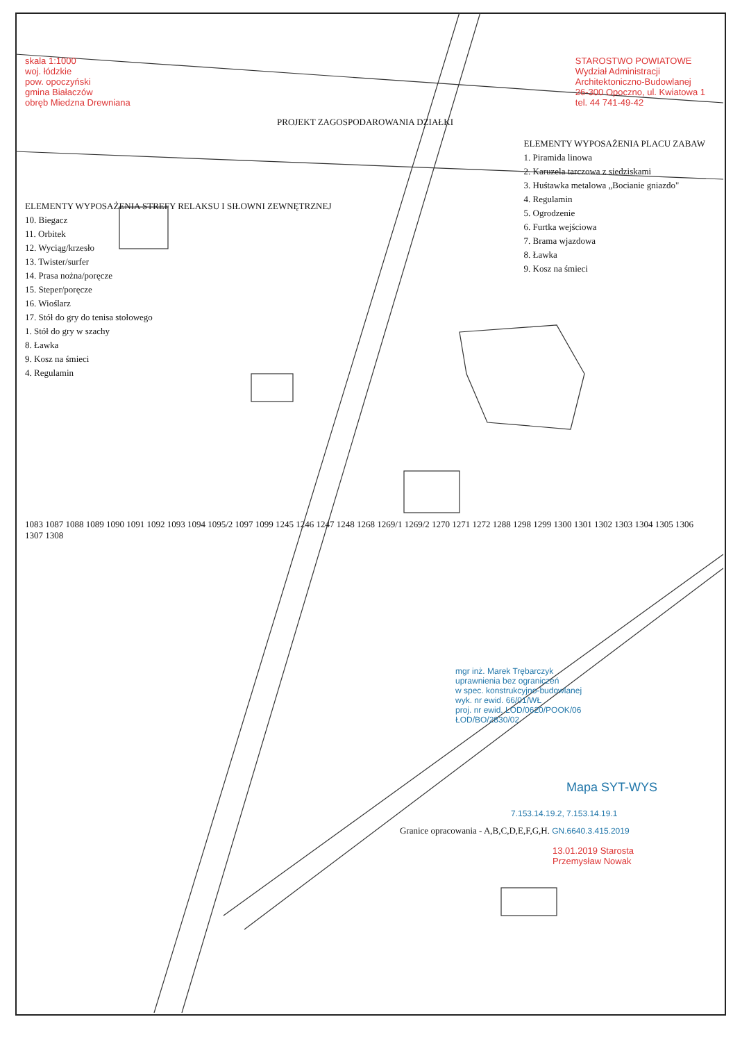skala 1:1000
woj. łódzkie
pow. opoczyński
gmina Białaczów
obręb Miedzna Drewniana
STAROSTWO POWIATOWE
Wydział Administracji
Architektoniczno-Budowlanej
26-300 Opoczno, ul. Kwiatowa 1
tel. 44 741-49-42
PROJEKT ZAGOSPODAROWANIA DZIAŁKI
ELEMENTY WYPOSAŻENIA STREFY RELAKSU I SIŁOWNI ZEWNĘTRZNEJ
10. Biegacz
11. Orbitek
12. Wyciąg/krzesło
13. Twister/surfer
14. Prasa nożna/poręcze
15. Steper/poręcze
16. Wioślarz
17. Stół do gry do tenisa stołowego
1. Stół do gry w szachy
8. Ławka
9. Kosz na śmieci
4. Regulamin
ELEMENTY WYPOSAŻENIA PLACU ZABAW
1. Piramida linowa
2. Karuzela tarczowa z siedziskami
3. Huśtawka metalowa „Bocianie gniazdo"
4. Regulamin
5. Ogrodzenie
6. Furtka wejściowa
7. Brama wjazdowa
8. Ławka
9. Kosz na śmieci
1083 1087 1088 1089 1090 1091 1092 1093 1094 1095/2 1097 1099 1245 1246 1247 1248 1268 1269/1 1269/2 1270 1271 1272 1288 1298 1299 1300 1301 1302 1303 1304 1305 1306 1307 1308
mgr inż. Marek Trębarczyk
uprawnienia bez ograniczeń
w spec. konstrukcyjno-budowlanej
wyk. nr ewid. 66/01/WŁ
proj. nr ewid. LOD/0620/POOK/06
ŁOD/BO/2830/02
Mapa SYT-WYS
7.153.14.19.2, 7.153.14.19.1
Granice opracowania - A,B,C,D,E,F,G,H. GN.6640.3.415.2019
13.01.2019 Starosta
Przemysław Nowak